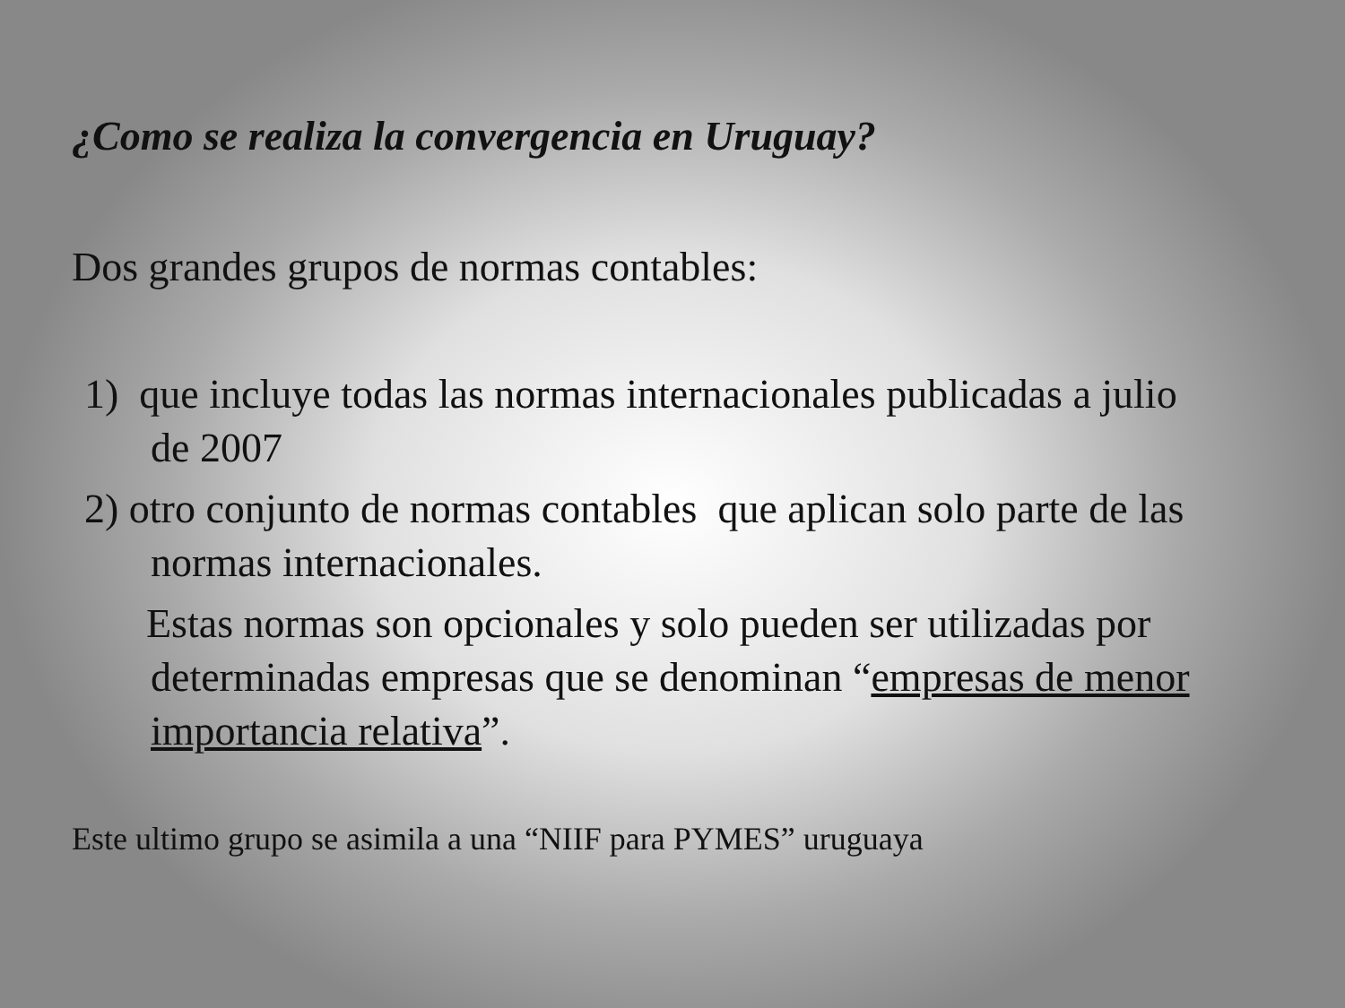¿Como se realiza la convergencia en Uruguay?
Dos grandes grupos de normas contables:
1) que incluye todas las normas internacionales publicadas a julio de 2007
2) otro conjunto de normas contables que aplican solo parte de las normas internacionales.
Estas normas son opcionales y solo pueden ser utilizadas por determinadas empresas que se denominan “empresas de menor importancia relativa”.
Este ultimo grupo se asimila a una “NIIF para PYMES” uruguaya